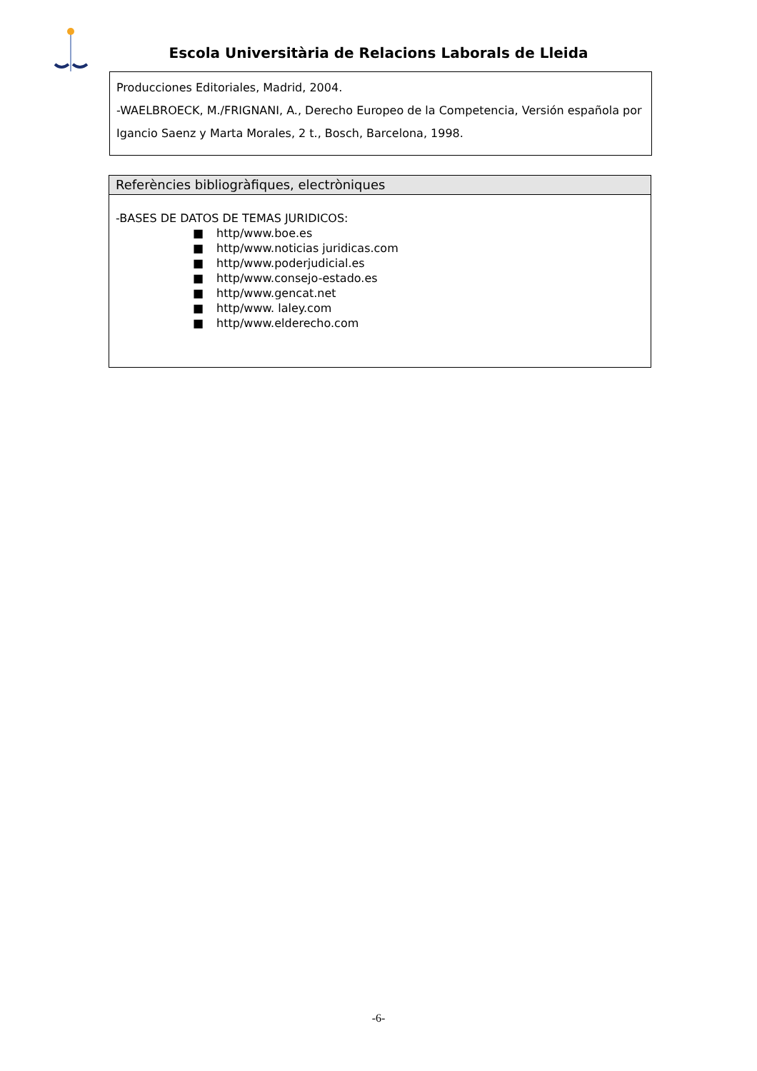Escola Universitària de Relacions Laborals de Lleida
Producciones Editoriales, Madrid, 2004.
-WAELBROECK, M./FRIGNANI, A., Derecho Europeo de la Competencia, Versión española por Igancio Saenz y Marta Morales, 2 t., Bosch, Barcelona, 1998.
Referències bibliogràfiques, electròniques
-BASES DE DATOS DE TEMAS JURIDICOS:
■ http/www.boe.es
■ http/www.noticias juridicas.com
■ http/www.poderjudicial.es
■ http/www.consejo-estado.es
■ http/www.gencat.net
■ http/www. laley.com
■ http/www.elderecho.com
-6-